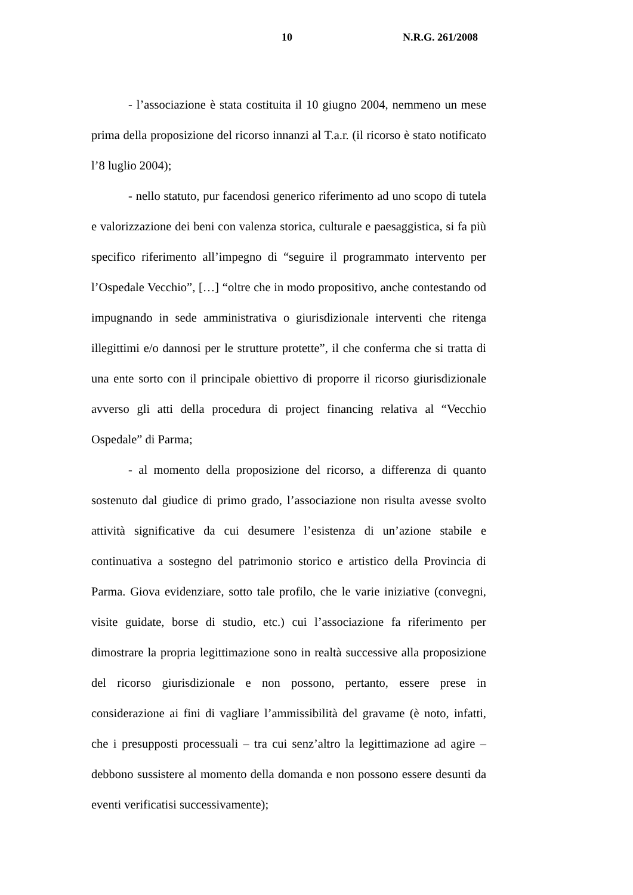10 N.R.G. 261/2008
- l’associazione è stata costituita il 10 giugno 2004, nemmeno un mese prima della proposizione del ricorso innanzi al T.a.r. (il ricorso è stato notificato l’8 luglio 2004);
- nello statuto, pur facendosi generico riferimento ad uno scopo di tutela e valorizzazione dei beni con valenza storica, culturale e paesaggistica, si fa più specifico riferimento all’impegno di “seguire il programmato intervento per l’Ospedale Vecchio”, […] “oltre che in modo propositivo, anche contestando od impugnando in sede amministrativa o giurisdizionale interventi che ritenga illegittimi e/o dannosi per le strutture protette”, il che conferma che si tratta di una ente sorto con il principale obiettivo di proporre il ricorso giurisdizionale avverso gli atti della procedura di project financing relativa al “Vecchio Ospedale” di Parma;
- al momento della proposizione del ricorso, a differenza di quanto sostenuto dal giudice di primo grado, l’associazione non risulta avesse svolto attività significative da cui desumere l’esistenza di un’azione stabile e continuativa a sostegno del patrimonio storico e artistico della Provincia di Parma. Giova evidenziare, sotto tale profilo, che le varie iniziative (convegni, visite guidate, borse di studio, etc.) cui l’associazione fa riferimento per dimostrare la propria legittimazione sono in realtà successive alla proposizione del ricorso giurisdizionale e non possono, pertanto, essere prese in considerazione ai fini di vagliare l’ammissibilità del gravame (è noto, infatti, che i presupposti processuali – tra cui senz’altro la legittimazione ad agire – debbono sussistere al momento della domanda e non possono essere desunti da eventi verificatisi successivamente);